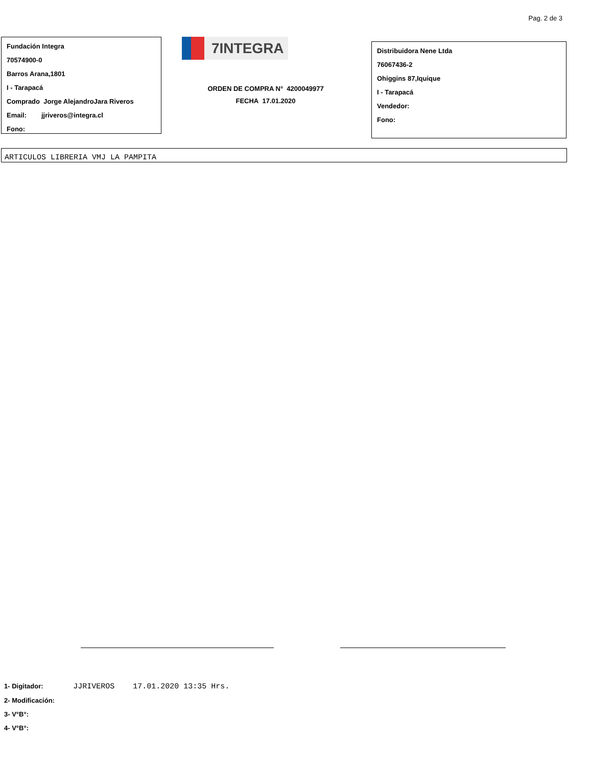Pag. 2 de 3
Fundación Integra
70574900-0
Barros Arana,1801
I - Tarapacá
Comprado Jorge AlejandroJara Riveros
Email: jjriveros@integra.cl
Fono:
7INTEGRA
ORDEN DE COMPRA N° 4200049977
FECHA 17.01.2020
Distribuidora Nene Ltda
76067436-2
Ohiggins 87,Iquique
I - Tarapacá
Vendedor:
Fono:
ARTICULOS LIBRERIA VMJ LA PAMPITA
1- Digitador: JJRIVEROS 17.01.2020 13:35 Hrs.
2- Modificación:
3- V°B°:
4- V°B°: